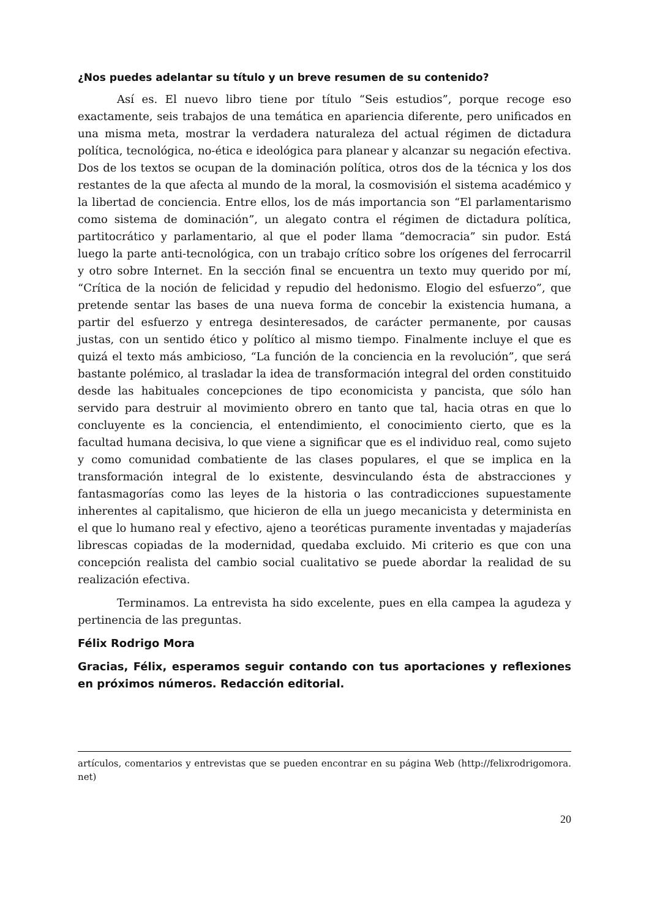¿Nos puedes adelantar su título y un breve resumen de su contenido?
Así es. El nuevo libro tiene por título “Seis estudios”, porque recoge eso exactamente, seis trabajos de una temática en apariencia diferente, pero unificados en una misma meta, mostrar la verdadera naturaleza del actual régimen de dictadura política, tecnológica, no-ética e ideológica para planear y alcanzar su negación efectiva. Dos de los textos se ocupan de la dominación política, otros dos de la técnica y los dos restantes de la que afecta al mundo de la moral, la cosmovisión el sistema académico y la libertad de conciencia. Entre ellos, los de más importancia son “El parlamentarismo como sistema de dominación”, un alegato contra el régimen de dictadura política, partitocrático y parlamentario, al que el poder llama “democracia” sin pudor. Está luego la parte anti-tecnológica, con un trabajo crítico sobre los orígenes del ferrocarril y otro sobre Internet. En la sección final se encuentra un texto muy querido por mí, “Crítica de la noción de felicidad y repudio del hedonismo. Elogio del esfuerzo”, que pretende sentar las bases de una nueva forma de concebir la existencia humana, a partir del esfuerzo y entrega desinteresados, de carácter permanente, por causas justas, con un sentido ético y político al mismo tiempo. Finalmente incluye el que es quizá el texto más ambicioso, “La función de la conciencia en la revolución”, que será bastante polémico, al trasladar la idea de transformación integral del orden constituido desde las habituales concepciones de tipo economicista y pancista, que sólo han servido para destruir al movimiento obrero en tanto que tal, hacia otras en que lo concluyente es la conciencia, el entendimiento, el conocimiento cierto, que es la facultad humana decisiva, lo que viene a significar que es el individuo real, como sujeto y como comunidad combatiente de las clases populares, el que se implica en la transformación integral de lo existente, desvinculando ésta de abstracciones y fantasmagorías como las leyes de la historia o las contradicciones supuestamente inherentes al capitalismo, que hicieron de ella un juego mecanicista y determinista en el que lo humano real y efectivo, ajeno a teoréticas puramente inventadas y majaderías librescas copiadas de la modernidad, quedaba excluido. Mi criterio es que con una concepción realista del cambio social cualitativo se puede abordar la realidad de su realización efectiva.
Terminamos. La entrevista ha sido excelente, pues en ella campea la agudeza y pertinencia de las preguntas.
Félix Rodrigo Mora
Gracias, Félix, esperamos seguir contando con tus aportaciones y reflexiones en próximos números. Redacción editorial.
artículos, comentarios y entrevistas que se pueden encontrar en su página Web (http://felixrodrigomora. net)
20